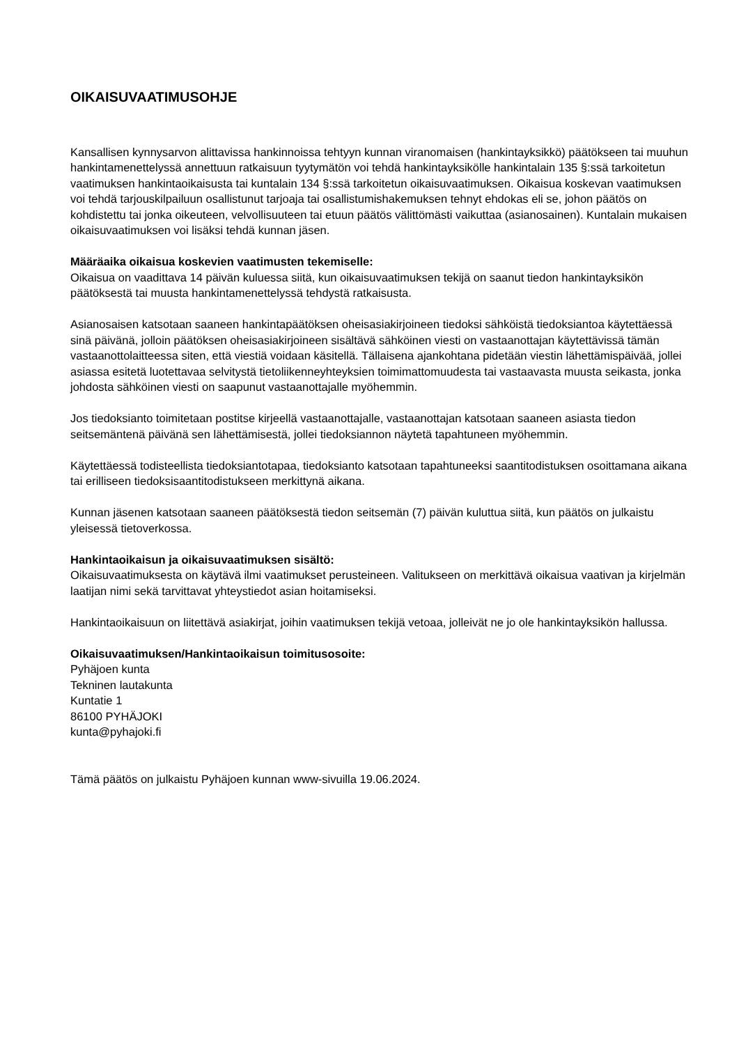OIKAISUVAATIMUSOHJE
Kansallisen kynnysarvon alittavissa hankinnoissa tehtyyn kunnan viranomaisen (hankintayksikkö) päätökseen tai muuhun hankintamenettelyssä annettuun ratkaisuun tyytymätön voi tehdä hankintayksikölle hankintalain 135 §:ssä tarkoitetun vaatimuksen hankintaoikaisusta tai kuntalain 134 §:ssä tarkoitetun oikaisuvaatimuksen. Oikaisua koskevan vaatimuksen voi tehdä tarjouskilpailuun osallistunut tarjoaja tai osallistumishakemuksen tehnyt ehdokas eli se, johon päätös on kohdistettu tai jonka oikeuteen, velvollisuuteen tai etuun päätös välittömästi vaikuttaa (asianosainen). Kuntalain mukaisen oikaisuvaatimuksen voi lisäksi tehdä kunnan jäsen.
Määräaika oikaisua koskevien vaatimusten tekemiselle:
Oikaisua on vaadittava 14 päivän kuluessa siitä, kun oikaisuvaatimuksen tekijä on saanut tiedon hankintayksikön päätöksestä tai muusta hankintamenettelyssä tehdystä ratkaisusta.
Asianosaisen katsotaan saaneen hankintapäätöksen oheisasiakirjoineen tiedoksi sähköistä tiedoksiantoa käytettäessä sinä päivänä, jolloin päätöksen oheisasiakirjoineen sisältävä sähköinen viesti on vastaanottajan käytettävissä tämän vastaanottolaitteessa siten, että viestiä voidaan käsitellä. Tällaisena ajankohtana pidetään viestin lähettämispäivää, jollei asiassa esitetä luotettavaa selvitystä tietoliikenneyhteyksien toimimattomuudesta tai vastaavasta muusta seikasta, jonka johdosta sähköinen viesti on saapunut vastaanottajalle myöhemmin.
Jos tiedoksianto toimitetaan postitse kirjeellä vastaanottajalle, vastaanottajan katsotaan saaneen asiasta tiedon seitsemäntenä päivänä sen lähettämisestä, jollei tiedoksiannon näytetä tapahtuneen myöhemmin.
Käytettäessä todisteellista tiedoksiantotapaa, tiedoksianto katsotaan tapahtuneeksi saantitodistuksen osoittamana aikana tai erilliseen tiedoksisaantitodistukseen merkittynä aikana.
Kunnan jäsenen katsotaan saaneen päätöksestä tiedon seitsemän (7) päivän kuluttua siitä, kun päätös on julkaistu yleisessä tietoverkossa.
Hankintaoikaisun ja oikaisuvaatimuksen sisältö:
Oikaisuvaatimuksesta on käytävä ilmi vaatimukset perusteineen. Valitukseen on merkittävä oikaisua vaativan ja kirjelmän laatijan nimi sekä tarvittavat yhteystiedot asian hoitamiseksi.
Hankintaoikaisuun on liitettävä asiakirjat, joihin vaatimuksen tekijä vetoaa, jolleivät ne jo ole hankintayksikön hallussa.
Oikaisuvaatimuksen/Hankintaoikaisun toimitusosoite:
Pyhäjoen kunta
Tekninen lautakunta
Kuntatie 1
86100 PYHÄJOKI
kunta@pyhajoki.fi
Tämä päätös on julkaistu Pyhäjoen kunnan www-sivuilla 19.06.2024.